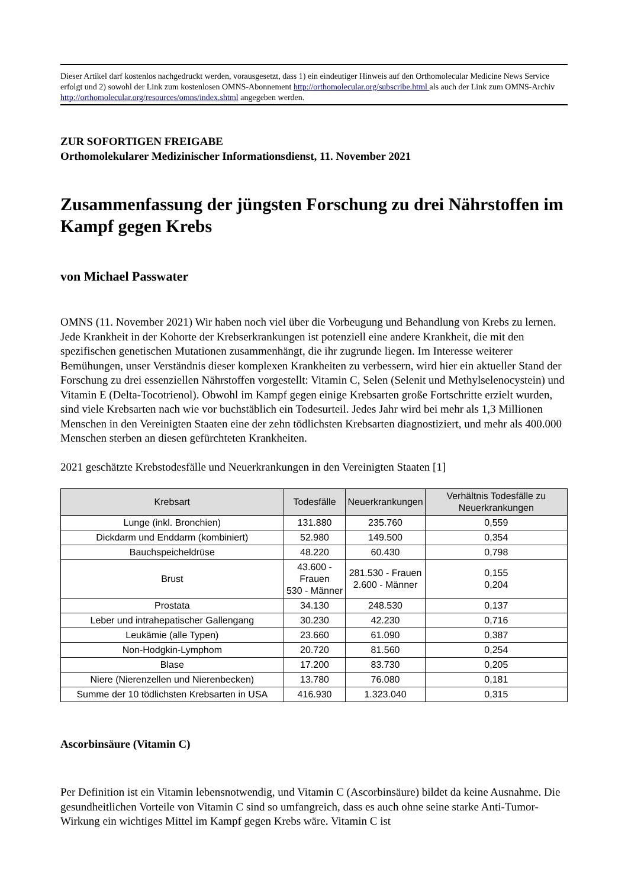Dieser Artikel darf kostenlos nachgedruckt werden, vorausgesetzt, dass 1) ein eindeutiger Hinweis auf den Orthomolecular Medicine News Service erfolgt und 2) sowohl der Link zum kostenlosen OMNS-Abonnement http://orthomolecular.org/subscribe.html als auch der Link zum OMNS-Archiv http://orthomolecular.org/resources/omns/index.shtml angegeben werden.
ZUR SOFORTIGEN FREIGABE
Orthomolekularer Medizinischer Informationsdienst, 11. November 2021
Zusammenfassung der jüngsten Forschung zu drei Nährstoffen im Kampf gegen Krebs
von Michael Passwater
OMNS (11. November 2021) Wir haben noch viel über die Vorbeugung und Behandlung von Krebs zu lernen. Jede Krankheit in der Kohorte der Krebserkrankungen ist potenziell eine andere Krankheit, die mit den spezifischen genetischen Mutationen zusammenhängt, die ihr zugrunde liegen. Im Interesse weiterer Bemühungen, unser Verständnis dieser komplexen Krankheiten zu verbessern, wird hier ein aktueller Stand der Forschung zu drei essenziellen Nährstoffen vorgestellt: Vitamin C, Selen (Selenit und Methylselenocystein) und Vitamin E (Delta-Tocotrienol). Obwohl im Kampf gegen einige Krebsarten große Fortschritte erzielt wurden, sind viele Krebsarten nach wie vor buchstäblich ein Todesurteil. Jedes Jahr wird bei mehr als 1,3 Millionen Menschen in den Vereinigten Staaten eine der zehn tödlichsten Krebsarten diagnostiziert, und mehr als 400.000 Menschen sterben an diesen gefürchteten Krankheiten.
2021 geschätzte Krebstodesfälle und Neuerkrankungen in den Vereinigten Staaten [1]
| Krebsart | Todesfälle | Neuerkrankungen | Verhältnis Todesfälle zu Neuerkrankungen |
| --- | --- | --- | --- |
| Lunge (inkl. Bronchien) | 131.880 | 235.760 | 0,559 |
| Dickdarm und Enddarm (kombiniert) | 52.980 | 149.500 | 0,354 |
| Bauchspeicheldrüse | 48.220 | 60.430 | 0,798 |
| Brust | 43.600 - Frauen 530 - Männer | 281.530 - Frauen 2.600 - Männer | 0,155 0,204 |
| Prostata | 34.130 | 248.530 | 0,137 |
| Leber und intrahepatischer Gallengang | 30.230 | 42.230 | 0,716 |
| Leukämie (alle Typen) | 23.660 | 61.090 | 0,387 |
| Non-Hodgkin-Lymphom | 20.720 | 81.560 | 0,254 |
| Blase | 17.200 | 83.730 | 0,205 |
| Niere (Nierenzellen und Nierenbecken) | 13.780 | 76.080 | 0,181 |
| Summe der 10 tödlichsten Krebsarten in USA | 416.930 | 1.323.040 | 0,315 |
Ascorbinsäure (Vitamin C)
Per Definition ist ein Vitamin lebensnotwendig, und Vitamin C (Ascorbinsäure) bildet da keine Ausnahme. Die gesundheitlichen Vorteile von Vitamin C sind so umfangreich, dass es auch ohne seine starke Anti-Tumor-Wirkung ein wichtiges Mittel im Kampf gegen Krebs wäre. Vitamin C ist